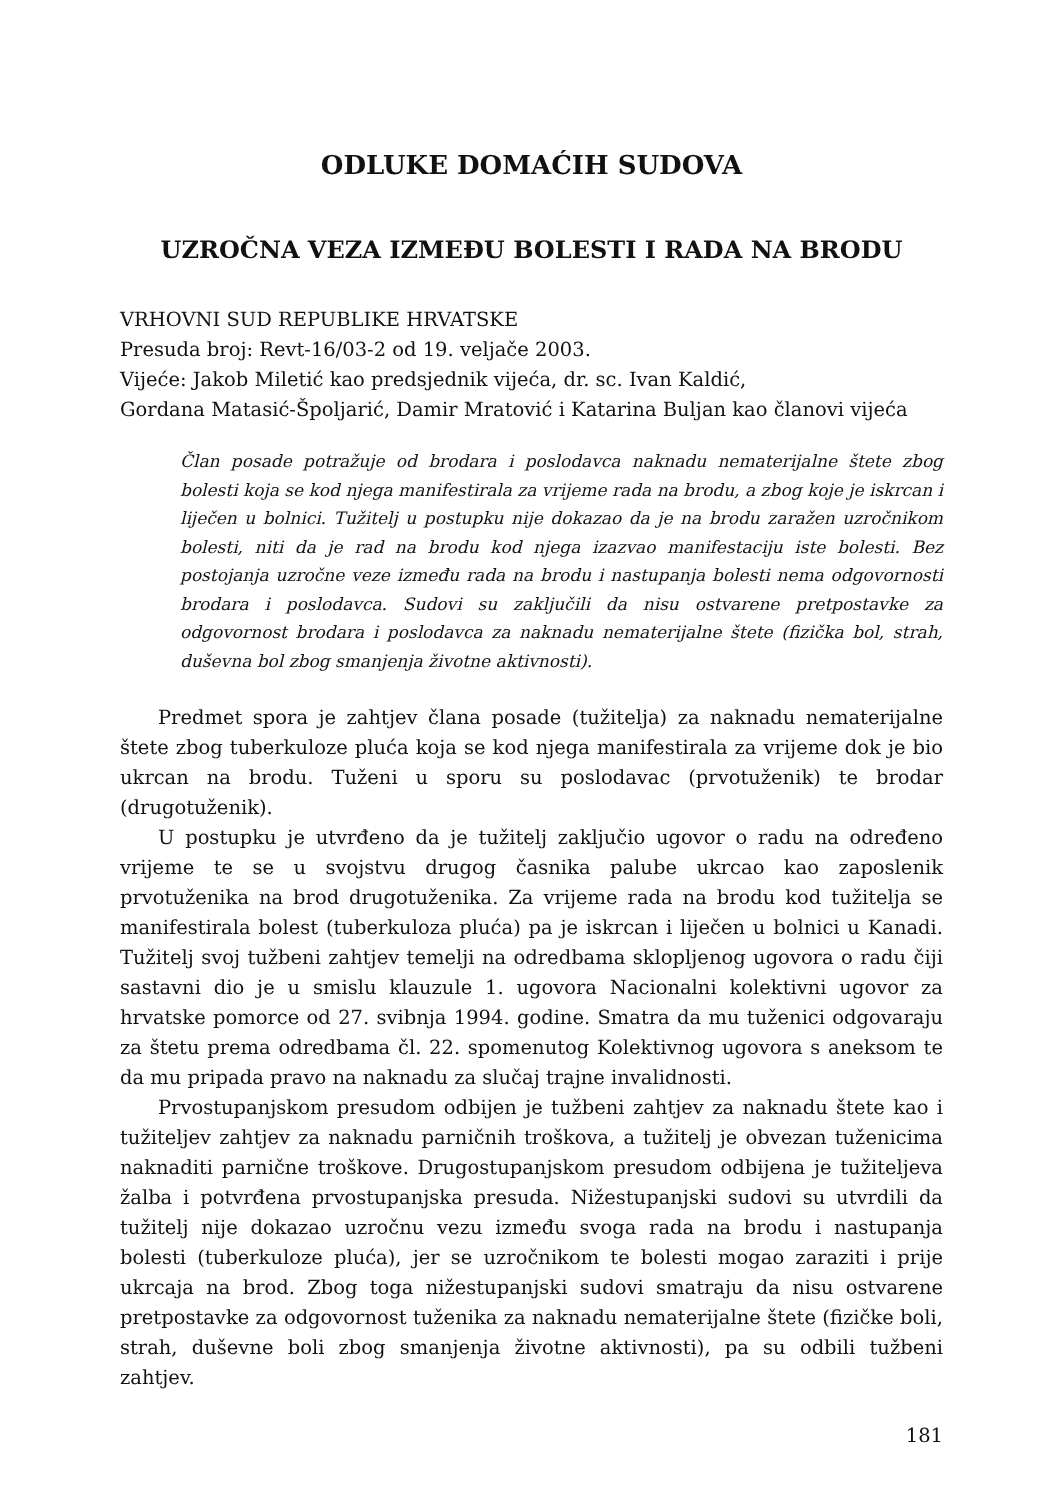ODLUKE DOMAĆIH SUDOVA
UZROČNA VEZA IZMEĐU BOLESTI I RADA NA BRODU
VRHOVNI SUD REPUBLIKE HRVATSKE
Presuda broj: Revt-16/03-2 od 19. veljače 2003.
Vijeće: Jakob Miletić kao predsjednik vijeća, dr. sc. Ivan Kaldić,
Gordana Matasić-Špoljarić, Damir Mratović i Katarina Buljan kao članovi vijeća
Član posade potražuje od brodara i poslodavca naknadu nematerijalne štete zbog bolesti koja se kod njega manifestirala za vrijeme rada na brodu, a zbog koje je iskrcan i liječen u bolnici. Tužitelj u postupku nije dokazao da je na brodu zaražen uzročnikom bolesti, niti da je rad na brodu kod njega izazvao manifestaciju iste bolesti. Bez postojanja uzročne veze između rada na brodu i nastupanja bolesti nema odgovornosti brodara i poslodavca. Sudovi su zaključili da nisu ostvarene pretpostavke za odgovornost brodara i poslodavca za naknadu nematerijalne štete (fizička bol, strah, duševna bol zbog smanjenja životne aktivnosti).
Predmet spora je zahtjev člana posade (tužitelja) za naknadu nematerijalne štete zbog tuberkuloze pluća koja se kod njega manifestirala za vrijeme dok je bio ukrcan na brodu. Tuženi u sporu su poslodavac (prvotuženik) te brodar (drugotuženik).
U postupku je utvrđeno da je tužitelj zaključio ugovor o radu na određeno vrijeme te se u svojstvu drugog časnika palube ukrcao kao zaposlenik prvotuženika na brod drugotuženika. Za vrijeme rada na brodu kod tužitelja se manifestirala bolest (tuberkuloza pluća) pa je iskrcan i liječen u bolnici u Kanadi. Tužitelj svoj tužbeni zahtjev temelji na odredbama sklopljenog ugovora o radu čiji sastavni dio je u smislu klauzule 1. ugovora Nacionalni kolektivni ugovor za hrvatske pomorce od 27. svibnja 1994. godine. Smatra da mu tuženici odgovaraju za štetu prema odredbama čl. 22. spomenutog Kolektivnog ugovora s aneksom te da mu pripada pravo na naknadu za slučaj trajne invalidnosti.
Prvostupanjskom presudom odbijen je tužbeni zahtjev za naknadu štete kao i tužiteljev zahtjev za naknadu parničnih troškova, a tužitelj je obvezan tuženicima naknaditi parnične troškove. Drugostupanjskom presudom odbijena je tužiteljeva žalba i potvrđena prvostupanjska presuda. Nižestupanjski sudovi su utvrdili da tužitelj nije dokazao uzročnu vezu između svoga rada na brodu i nastupanja bolesti (tuberkuloze pluća), jer se uzročnikom te bolesti mogao zaraziti i prije ukrcaja na brod. Zbog toga nižestupanjski sudovi smatraju da nisu ostvarene pretpostavke za odgovornost tuženika za naknadu nematerijalne štete (fizičke boli, strah, duševne boli zbog smanjenja životne aktivnosti), pa su odbili tužbeni zahtjev.
181